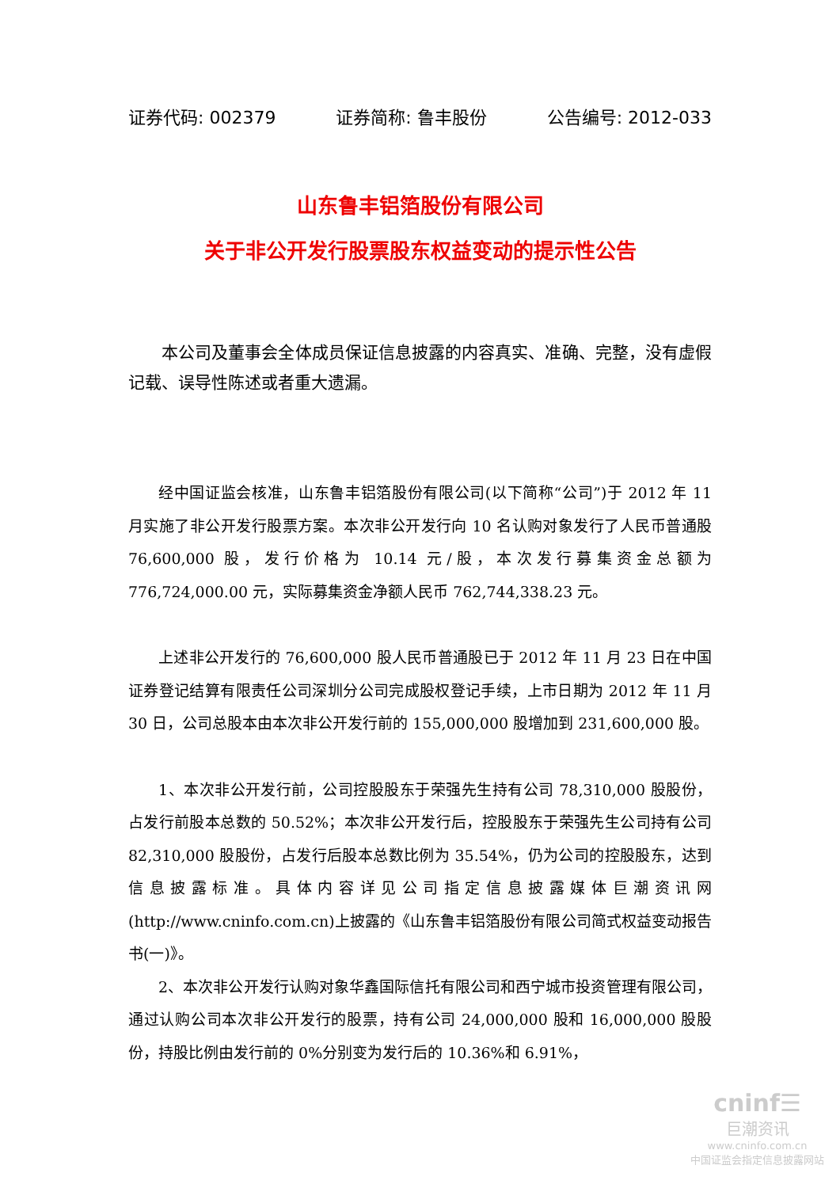证券代码: 002379 证券简称: 鲁丰股份 公告编号: 2012-033
山东鲁丰铝箔股份有限公司
关于非公开发行股票股东权益变动的提示性公告
本公司及董事会全体成员保证信息披露的内容真实、准确、完整，没有虚假记载、误导性陈述或者重大遗漏。
经中国证监会核准，山东鲁丰铝箔股份有限公司(以下简称“公司”)于 2012 年 11 月实施了非公开发行股票方案。本次非公开发行向 10 名认购对象发行了人民币普通股 76,600,000 股，发行价格为 10.14 元/股，本次发行募集资金总额为 776,724,000.00 元，实际募集资金净额人民币 762,744,338.23 元。
上述非公开发行的 76,600,000 股人民币普通股已于 2012 年 11 月 23 日在中国证券登记结算有限责任公司深圳分公司完成股权登记手续，上市日期为 2012 年 11 月 30 日，公司总股本由本次非公开发行前的 155,000,000 股增加到 231,600,000 股。
1、本次非公开发行前，公司控股股东于荣强先生持有公司 78,310,000 股股份，占发行前股本总数的 50.52%；本次非公开发行后，控股股东于荣强先生公司持有公司 82,310,000 股股份，占发行后股本总数比例为 35.54%，仍为公司的控股股东，达到信息披露标准。具体内容详见公司指定信息披露媒体巨潮资讯网(http://www.cninfo.com.cn)上披露的《山东鲁丰铝箔股份有限公司简式权益变动报告书(一)》。
2、本次非公开发行认购对象华鑫国际信托有限公司和西宁城市投资管理有限公司，通过认购公司本次非公开发行的股票，持有公司 24,000,000 股和 16,000,000 股股份，持股比例由发行前的 0%分别变为发行后的 10.36%和 6.91%，
cninf☰
巨潮资讯
www.cninfo.com.cn
中国证监会指定信息披露网站